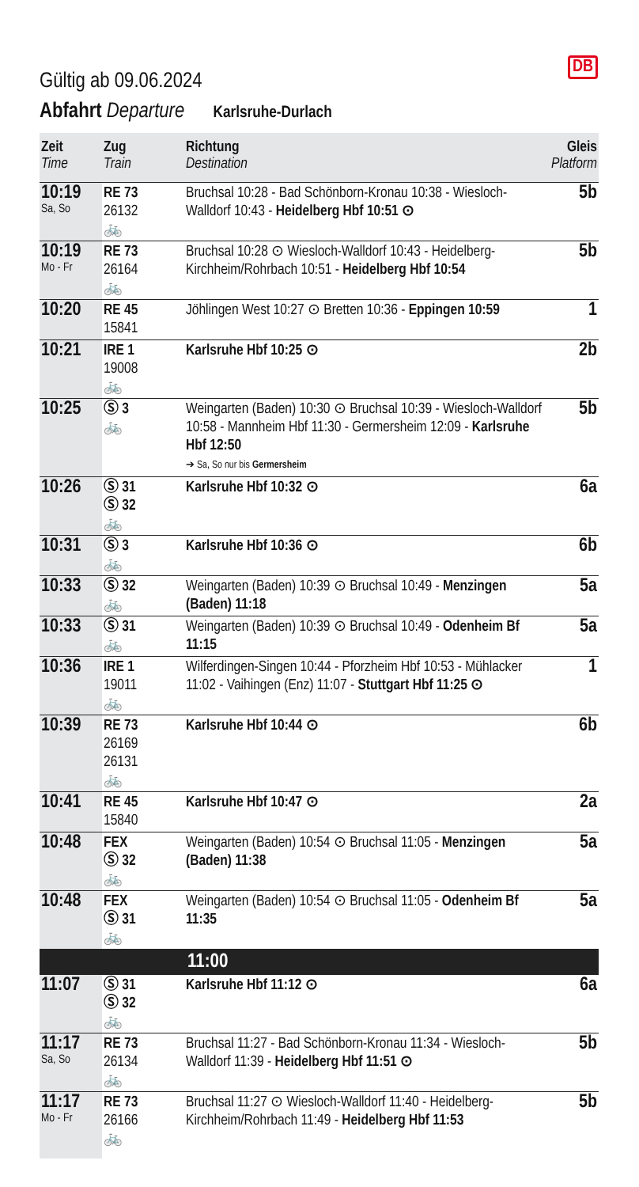DB
Gültig ab 09.06.2024
Abfahrt Departure Karlsruhe-Durlach
| Zeit Time | Zug Train | Richtung Destination | Gleis Platform |
| --- | --- | --- | --- |
| 10:19 Sa, So | RE 73 26132 🚲 | Bruchsal 10:28 - Bad Schönborn-Kronau 10:38 - Wiesloch-Walldorf 10:43 - Heidelberg Hbf 10:51 ⊙ | 5b |
| 10:19 Mo - Fr | RE 73 26164 🚲 | Bruchsal 10:28 ⊙ Wiesloch-Walldorf 10:43 - Heidelberg-Kirchheim/Rohrbach 10:51 - Heidelberg Hbf 10:54 | 5b |
| 10:20 | RE 45 15841 | Jöhlingen West 10:27 ⊙ Bretten 10:36 - Eppingen 10:59 | 1 |
| 10:21 | IRE 1 19008 🚲 | Karlsruhe Hbf 10:25 ⊙ | 2b |
| 10:25 | Ⓢ 3 🚲 | Weingarten (Baden) 10:30 ⊙ Bruchsal 10:39 - Wiesloch-Walldorf 10:58 - Mannheim Hbf 11:30 - Germersheim 12:09 - Karlsruhe Hbf 12:50 ➔ Sa, So nur bis Germersheim | 5b |
| 10:26 | Ⓢ 31 Ⓢ 32 🚲 | Karlsruhe Hbf 10:32 ⊙ | 6a |
| 10:31 | Ⓢ 3 🚲 | Karlsruhe Hbf 10:36 ⊙ | 6b |
| 10:33 | Ⓢ 32 🚲 | Weingarten (Baden) 10:39 ⊙ Bruchsal 10:49 - Menzingen (Baden) 11:18 | 5a |
| 10:33 | Ⓢ 31 🚲 | Weingarten (Baden) 10:39 ⊙ Bruchsal 10:49 - Odenheim Bf 11:15 | 5a |
| 10:36 | IRE 1 19011 🚲 | Wilferdingen-Singen 10:44 - Pforzheim Hbf 10:53 - Mühlacker 11:02 - Vaihingen (Enz) 11:07 - Stuttgart Hbf 11:25 ⊙ | 1 |
| 10:39 | RE 73 26169 26131 🚲 | Karlsruhe Hbf 10:44 ⊙ | 6b |
| 10:41 | RE 45 15840 | Karlsruhe Hbf 10:47 ⊙ | 2a |
| 10:48 | FEX Ⓢ 32 🚲 | Weingarten (Baden) 10:54 ⊙ Bruchsal 11:05 - Menzingen (Baden) 11:38 | 5a |
| 10:48 | FEX Ⓢ 31 🚲 | Weingarten (Baden) 10:54 ⊙ Bruchsal 11:05 - Odenheim Bf 11:35 | 5a |
| | | 11:00 | |
| 11:07 | Ⓢ 31 Ⓢ 32 🚲 | Karlsruhe Hbf 11:12 ⊙ | 6a |
| 11:17 Sa, So | RE 73 26134 🚲 | Bruchsal 11:27 - Bad Schönborn-Kronau 11:34 - Wiesloch-Walldorf 11:39 - Heidelberg Hbf 11:51 ⊙ | 5b |
| 11:17 Mo - Fr | RE 73 26166 🚲 | Bruchsal 11:27 ⊙ Wiesloch-Walldorf 11:40 - Heidelberg-Kirchheim/Rohrbach 11:49 - Heidelberg Hbf 11:53 | 5b |